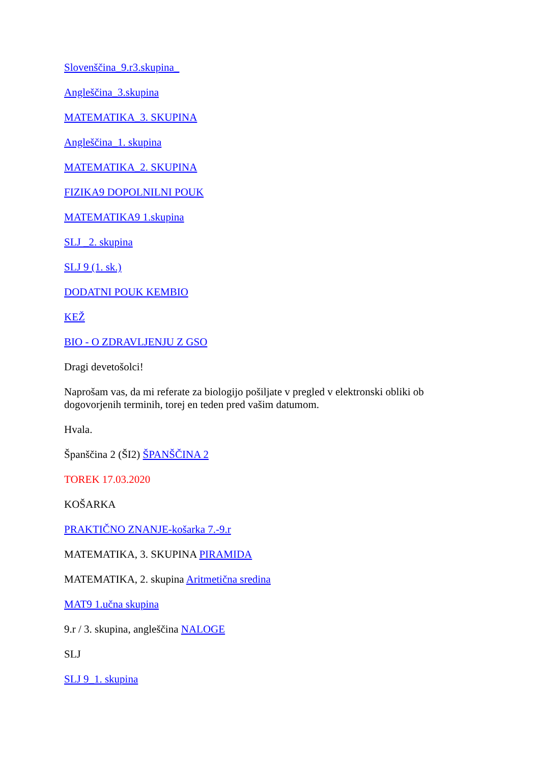Slovenščina_9.r3.skupina_
Angleščina_3.skupina
MATEMATIKA_3. SKUPINA
Angleščina_1. skupina
MATEMATIKA_2. SKUPINA
FIZIKA9 DOPOLNILNI POUK
MATEMATIKA9 1.skupina
SLJ _2. skupina
SLJ 9 (1. sk.)
DODATNI POUK KEMBIO
KEŽ
BIO - O ZDRAVLJENJU Z GSO
Dragi devetošolci!
Naprošam vas, da mi referate za biologijo pošiljate v pregled v elektronski obliki ob dogovorjenih terminih, torej en teden pred vašim datumom.
Hvala.
Španščina 2 (ŠI2) ŠPANŠČINA 2
TOREK 17.03.2020
KOŠARKA
PRAKTIČNO ZNANJE-košarka 7.-9.r
MATEMATIKA, 3. SKUPINA PIRAMIDA
MATEMATIKA, 2. skupina Aritmetična sredina
MAT9 1.učna skupina
9.r / 3. skupina, angleščina NALOGE
SLJ
SLJ 9_1. skupina